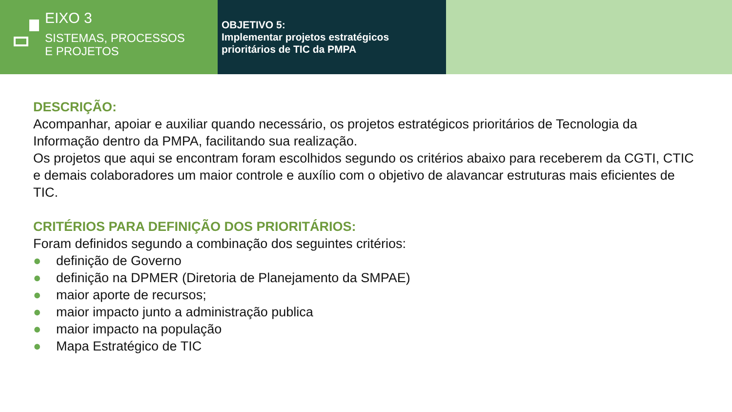EIXO 3
SISTEMAS, PROCESSOS
E PROJETOS
OBJETIVO 5:
Implementar projetos estratégicos prioritários de TIC da PMPA
DESCRIÇÃO:
Acompanhar, apoiar e auxiliar quando necessário, os projetos estratégicos prioritários de Tecnologia da Informação dentro da PMPA, facilitando sua realização.
Os projetos que aqui se encontram foram escolhidos segundo os critérios abaixo para receberem da CGTI, CTIC e demais colaboradores um maior controle e auxílio com o objetivo de alavancar estruturas mais eficientes de TIC.
CRITÉRIOS PARA DEFINIÇÃO DOS PRIORITÁRIOS:
Foram definidos segundo a combinação dos seguintes critérios:
● definição de Governo
● definição na DPMER (Diretoria de Planejamento da SMPAE)
● maior aporte de recursos;
● maior impacto junto a administração publica
● maior impacto na população
● Mapa Estratégico de TIC